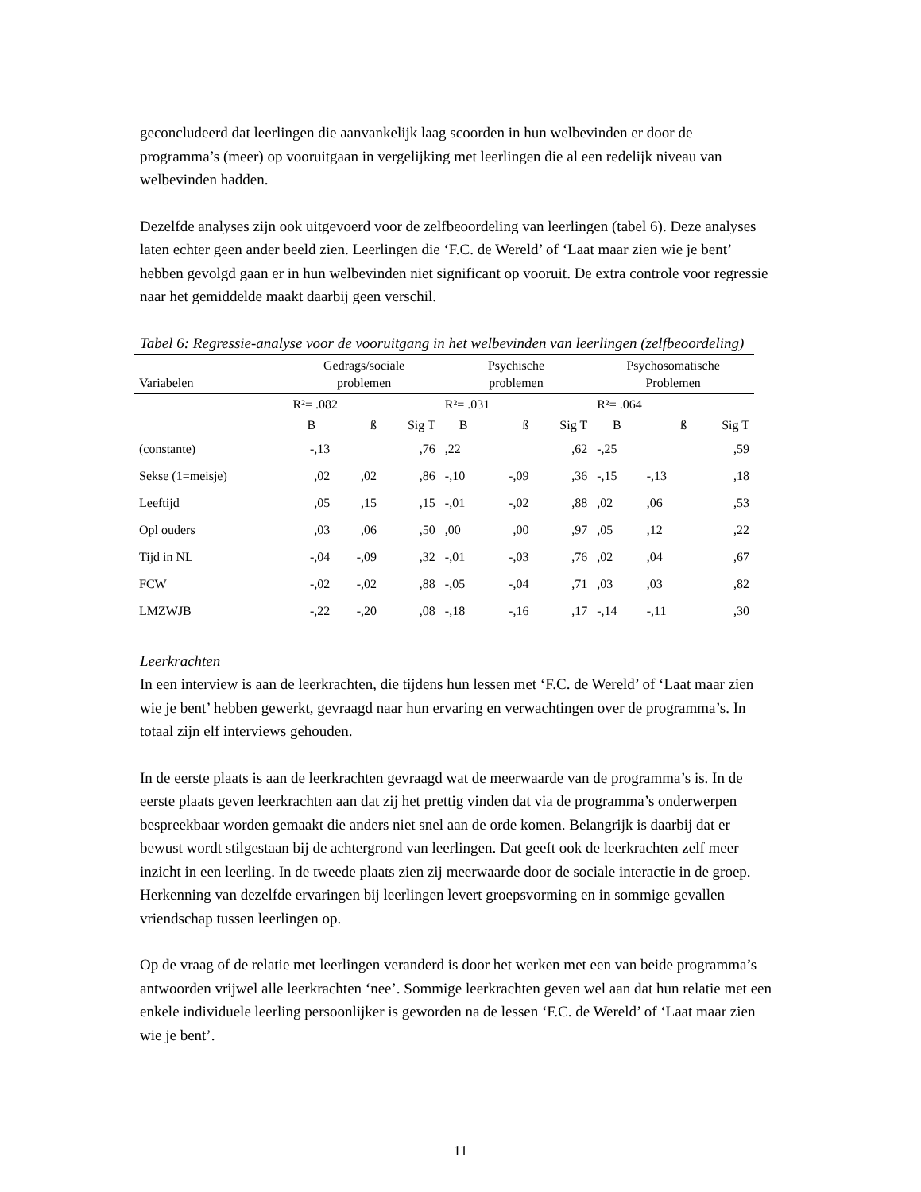geconcludeerd dat leerlingen die aanvankelijk laag scoorden in hun welbevinden er door de programma’s (meer) op vooruitgaan in vergelijking met leerlingen die al een redelijk niveau van welbevinden hadden.
Dezelfde analyses zijn ook uitgevoerd voor de zelfbeoordeling van leerlingen (tabel 6). Deze analyses laten echter geen ander beeld zien. Leerlingen die ‘F.C. de Wereld’ of ‘Laat maar zien wie je bent’ hebben gevolgd gaan er in hun welbevinden niet significant op vooruit. De extra controle voor regressie naar het gemiddelde maakt daarbij geen verschil.
Tabel 6: Regressie-analyse voor de vooruitgang in het welbevinden van leerlingen (zelfbeoordeling)
| Variabelen | Gedrags/sociale problemen | | | Psychische problemen | | | Psychosomatische Problemen | | |
| | R²= .082 | | | R²= .031 | | | R²= .064 | | |
| | B | ß | Sig T | B | ß | Sig T | B | ß | Sig T |
| (constante) | -,13 | | ,76 | ,22 | | ,62 | -,25 | | ,59 |
| Sekse (1=meisje) | ,02 | ,02 | ,86 | -,10 | -,09 | ,36 | -,15 | -,13 | ,18 |
| Leeftijd | ,05 | ,15 | ,15 | -,01 | -,02 | ,88 | ,02 | ,06 | ,53 |
| Opl ouders | ,03 | ,06 | ,50 | ,00 | ,00 | ,97 | ,05 | ,12 | ,22 |
| Tijd in NL | -,04 | -,09 | ,32 | -,01 | -,03 | ,76 | ,02 | ,04 | ,67 |
| FCW | -,02 | -,02 | ,88 | -,05 | -,04 | ,71 | ,03 | ,03 | ,82 |
| LMZWJB | -,22 | -,20 | ,08 | -,18 | -,16 | ,17 | -,14 | -,11 | ,30 |
Leerkrachten
In een interview is aan de leerkrachten, die tijdens hun lessen met ‘F.C. de Wereld’ of ‘Laat maar zien wie je bent’ hebben gewerkt, gevraagd naar hun ervaring en verwachtingen over de programma’s. In totaal zijn elf interviews gehouden.
In de eerste plaats is aan de leerkrachten gevraagd wat de meerwaarde van de programma’s is. In de eerste plaats geven leerkrachten aan dat zij het prettig vinden dat via de programma’s onderwerpen bespreekbaar worden gemaakt die anders niet snel aan de orde komen. Belangrijk is daarbij dat er bewust wordt stilgestaan bij de achtergrond van leerlingen. Dat geeft ook de leerkrachten zelf meer inzicht in een leerling. In de tweede plaats zien zij meerwaarde door de sociale interactie in de groep. Herkenning van dezelfde ervaringen bij leerlingen levert groepsvorming en in sommige gevallen vriendschap tussen leerlingen op.
Op de vraag of de relatie met leerlingen veranderd is door het werken met een van beide programma’s antwoorden vrijwel alle leerkrachten ‘nee’. Sommige leerkrachten geven wel aan dat hun relatie met een enkele individuele leerling persoonlijker is geworden na de lessen ‘F.C. de Wereld’ of ‘Laat maar zien wie je bent’.
11